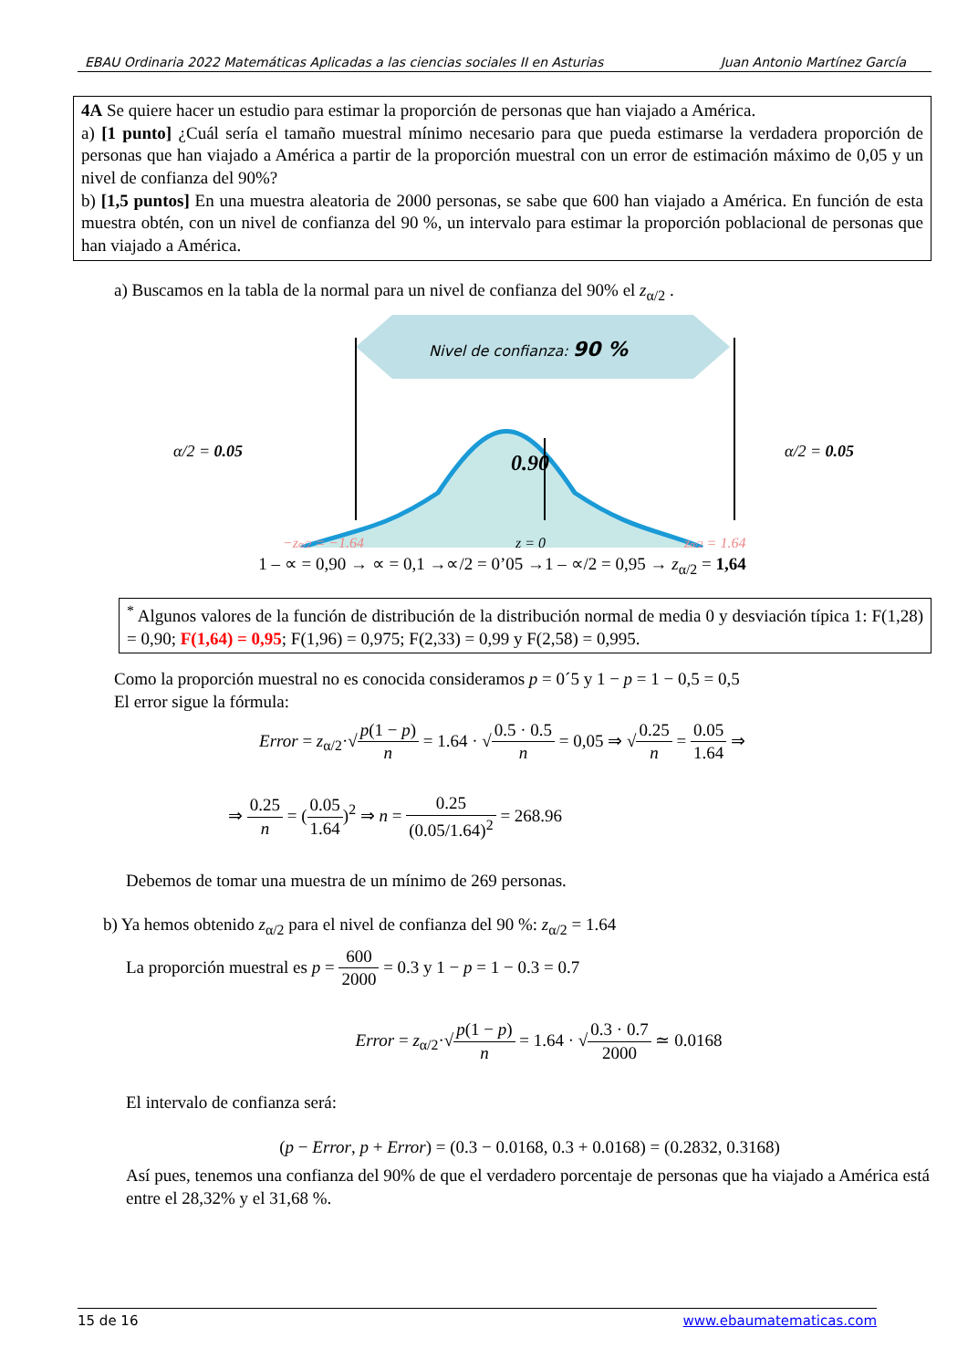EBAU Ordinaria 2022 Matemáticas Aplicadas a las ciencias sociales II en Asturias Juan Antonio Martínez García
4A Se quiere hacer un estudio para estimar la proporción de personas que han viajado a América.
a) [1 punto] ¿Cuál sería el tamaño muestral mínimo necesario para que pueda estimarse la verdadera proporción de personas que han viajado a América a partir de la proporción muestral con un error de estimación máximo de 0,05 y un nivel de confianza del 90%?
b) [1,5 puntos] En una muestra aleatoria de 2000 personas, se sabe que 600 han viajado a América. En función de esta muestra obtén, con un nivel de confianza del 90 %, un intervalo para estimar la proporción poblacional de personas que han viajado a América.
a) Buscamos en la tabla de la normal para un nivel de confianza del 90% el z<sub>α/2</sub> .
Nivel de confianza: 90 %
0.90
α/2 = 0.05
α/2 = 0.05
−zα/2 = −1.64
z = 0
zα/2 = 1.64
1 – ∝ = 0,90 → ∝ = 0,1 →∝/2 = 0’05 →1 – ∝/2 = 0,95 → z<sub>α/2</sub> = 1,64
<sup>*</sup> Algunos valores de la función de distribución de la distribución normal de media 0 y desviación típica 1: F(1,28) = 0,90; F(1,64) = 0,95; F(1,96) = 0,975; F(2,33) = 0,99 y F(2,58) = 0,995.
Como la proporción muestral no es conocida consideramos p = 0´5 y 1 − p = 1 − 0,5 = 0,5
El error sigue la fórmula:
Error = z<sub>α/2</sub>·√p(1 − p) n = 1.64 · √0.5 · 0.5 n = 0,05 ⇒ √0.25 n = 0.05 1.64 ⇒
⇒ 0.25 n = (0.05 1.64)<sup>2</sup> ⇒ n = 0.25 (0.05/1.64)<sup>2</sup> = 268.96
Debemos de tomar una muestra de un mínimo de 269 personas.
b) Ya hemos obtenido z<sub>α/2</sub> para el nivel de confianza del 90 %: z<sub>α/2</sub> = 1.64
La proporción muestral es p = 600 2000 = 0.3 y 1 − p = 1 − 0.3 = 0.7
Error = z<sub>α/2</sub>·√p(1 − p) n = 1.64 · √0.3 · 0.7 2000 ≃ 0.0168
El intervalo de confianza será:
(p − Error, p + Error) = (0.3 − 0.0168, 0.3 + 0.0168) = (0.2832, 0.3168)
Así pues, tenemos una confianza del 90% de que el verdadero porcentaje de personas que ha viajado a América está entre el 28,32% y el 31,68 %.
15 de 16 www.ebaumatematicas.com